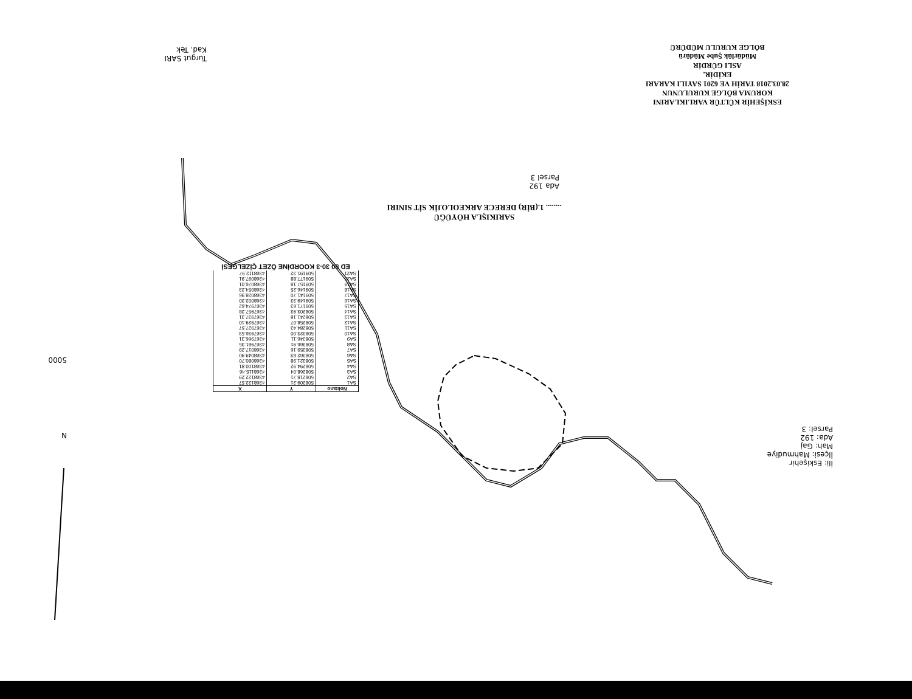ESKİŞEHİR KÜLTÜR VARLIKLARINI
KORUMA BÖLGE KURULUNUN
28.03.2018 TARİH VE 6201 SAYILI KARARI
EKİDİR.
ASLI GÜRDİR
Müdürlük Şube Müdürü
BÖLGE KURULU MÜDÜRÜ
Turgut SARI
Kad. Tek
SARIKIŞLA HÖYÜĞÜ
........ 1.(BİR) DERECE ARKEOLOJİK SİT SINIRI
Ada 192
Parsel 3
| Noktano | Y | X |
| --- | --- | --- |
| SA1 | 508209.21 | 4368122.57 |
| SA2 | 508218.71 | 4368122.29 |
| SA3 | 508268.04 | 4368115.46 |
| SA4 | 508294.92 | 4368100.81 |
| SA5 | 508321.98 | 4368080.70 |
| SA6 | 508362.83 | 4368049.90 |
| SA7 | 508359.16 | 4368017.29 |
| SA8 | 508366.91 | 4367981.35 |
| SA9 | 508346.11 | 4367966.31 |
| SA10 | 508323.00 | 4367936.53 |
| SA11 | 508284.43 | 4367927.57 |
| SA12 | 508258.07 | 4367929.10 |
| SA13 | 508241.18 | 4367937.31 |
| SA14 | 508203.93 | 4367957.28 |
| SA15 | 509171.63 | 4367974.62 |
| SA16 | 509149.33 | 4368002.20 |
| SA17 | 509141.70 | 4368028.96 |
| SA18 | 509146.25 | 4368054.23 |
| SA19 | 509157.18 | 4368076.01 |
| SA20 | 509177.88 | 4368097.91 |
| SA21 | 509191.32 | 4368112.97 |
ED 50 30-3 KOORDİNE ÖZET ÇİZELGESİ
5000
İli: Eskişehir
İlçesi: Mahmudiye
Mah: Gaj
Ada: 192
Parsel: 3
N